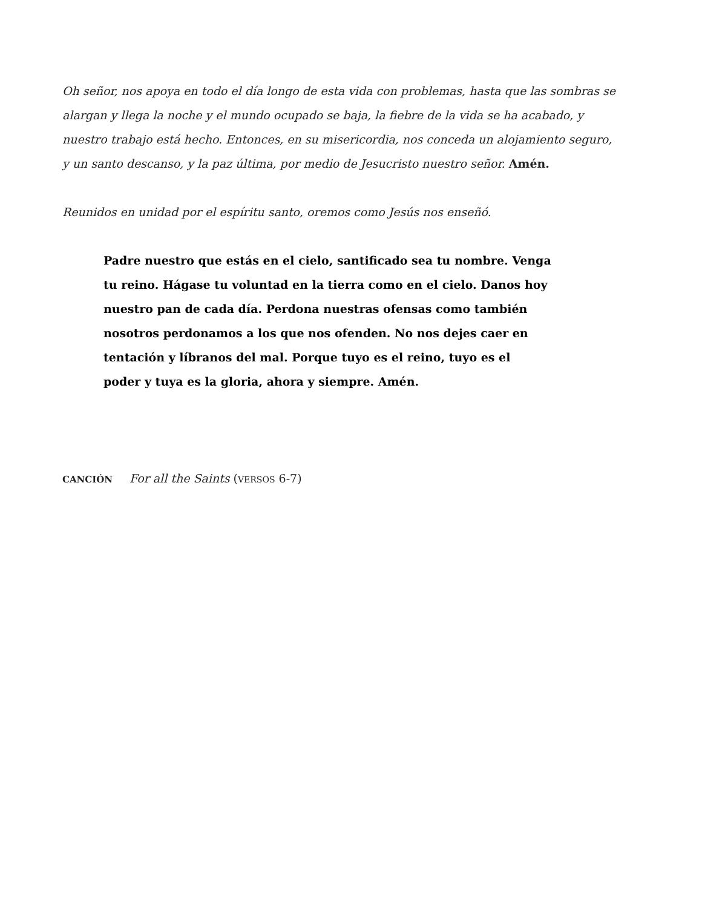Oh señor, nos apoya en todo el día longo de esta vida con problemas, hasta que las sombras se alargan y llega la noche y el mundo ocupado se baja, la fiebre de la vida se ha acabado, y nuestro trabajo está hecho. Entonces, en su misericordia, nos conceda un alojamiento seguro, y un santo descanso, y la paz última, por medio de Jesucristo nuestro señor. Amén.
Reunidos en unidad por el espíritu santo, oremos como Jesús nos enseñó.
Padre nuestro que estás en el cielo, santificado sea tu nombre. Venga tu reino. Hágase tu voluntad en la tierra como en el cielo. Danos hoy nuestro pan de cada día. Perdona nuestras ofensas como también nosotros perdonamos a los que nos ofenden. No nos dejes caer en tentación y líbranos del mal. Porque tuyo es el reino, tuyo es el poder y tuya es la gloria, ahora y siempre. Amén.
CANCIÓN For all the Saints (VERSOS 6-7)